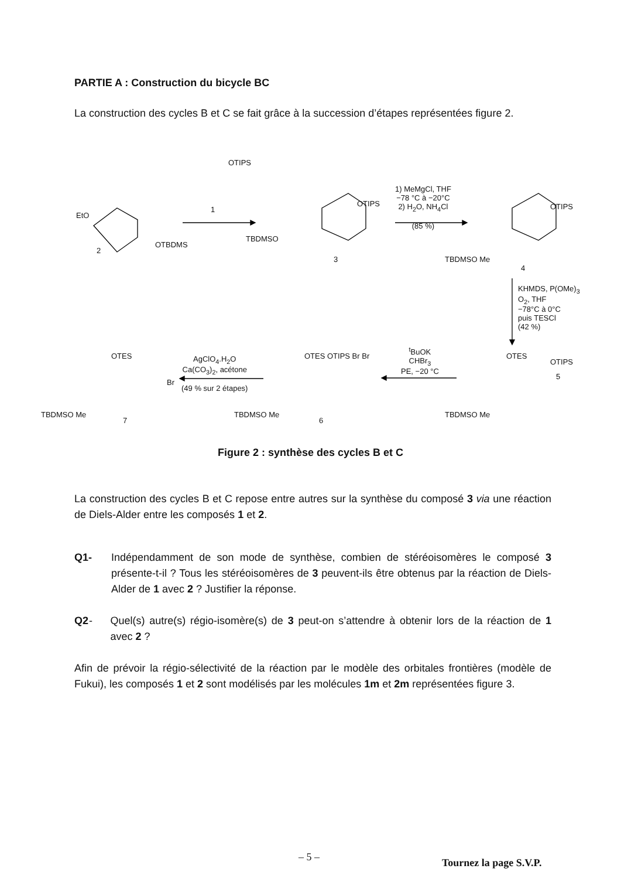PARTIE A : Construction du bicycle BC
La construction des cycles B et C se fait grâce à la succession d’étapes représentées figure 2.
OTIPS
1
EtO
OTBDMS
2
OTIPS
TBDMSO
3
1) MeMgCl, THF
−78 °C à −20°C
2) H<sub>2</sub>O, NH<sub>4</sub>Cl
(85 %)
OTIPS
TBDMSO Me
4
KHMDS, P(OMe)<sub>3</sub>
O<sub>2</sub>, THF
−78°C à 0°C
puis TESCl
(42 %)
OTIPS
OTES
5
TBDMSO Me
<sup>t</sup>BuOK
CHBr<sub>3</sub>
PE, −20 °C
OTES OTIPS Br Br
TBDMSO Me
6
AgClO<sub>4</sub>.H<sub>2</sub>O
Ca(CO<sub>3</sub>)<sub>2</sub>, acétone
(49 % sur 2 étapes)
OTES
Br
TBDMSO Me
7
Figure 2 : synthèse des cycles B et C
La construction des cycles B et C repose entre autres sur la synthèse du composé 3 via une réaction de Diels-Alder entre les composés 1 et 2.
Q1- Indépendamment de son mode de synthèse, combien de stéréoisomères le composé 3 présente-t-il ? Tous les stéréoisomères de 3 peuvent-ils être obtenus par la réaction de Diels-Alder de 1 avec 2 ? Justifier la réponse.
Q2 - Quel(s) autre(s) régio-isomère(s) de 3 peut-on s’attendre à obtenir lors de la réaction de 1 avec 2 ?
Afin de prévoir la régio-sélectivité de la réaction par le modèle des orbitales frontières (modèle de Fukui), les composés 1 et 2 sont modélisés par les molécules 1m et 2m représentées figure 3.
– 5 – Tournez la page S.V.P.